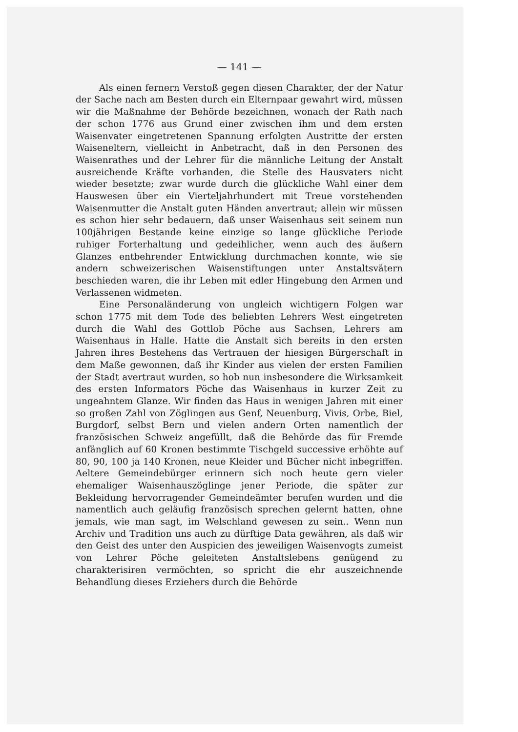— 141 —
Als einen fernern Verstoß gegen diesen Charakter, der der Natur der Sache nach am Besten durch ein Elternpaar gewahrt wird, müssen wir die Maßnahme der Behörde bezeichnen, wonach der Rath nach der schon 1776 aus Grund einer zwischen ihm und dem ersten Waisenvater eingetretenen Spannung erfolgten Austritte der ersten Waiseneltern, vielleicht in Anbetracht, daß in den Personen des Waisenrathes und der Lehrer für die männliche Leitung der Anstalt ausreichende Kräfte vorhanden, die Stelle des Hausvaters nicht wieder besetzte; zwar wurde durch die glückliche Wahl einer dem Hauswesen über ein Vierteljahrhundert mit Treue vorstehenden Waisenmutter die Anstalt guten Händen anvertraut; allein wir müssen es schon hier sehr bedauern, daß unser Waisenhaus seit seinem nun 100jährigen Bestande keine einzige so lange glückliche Periode ruhiger Forterhaltung und gedeihlicher, wenn auch des äußern Glanzes entbehrender Entwicklung durchmachen konnte, wie sie andern schweizerischen Waisenstiftungen unter Anstaltsvätern beschieden waren, die ihr Leben mit edler Hingebung den Armen und Verlassenen widmeten.
Eine Personaländerung von ungleich wichtigern Folgen war schon 1775 mit dem Tode des beliebten Lehrers West eingetreten durch die Wahl des Gottlob Pöche aus Sachsen, Lehrers am Waisenhaus in Halle. Hatte die Anstalt sich bereits in den ersten Jahren ihres Bestehens das Vertrauen der hiesigen Bürgerschaft in dem Maße gewonnen, daß ihr Kinder aus vielen der ersten Familien der Stadt avertraut wurden, so hob nun insbesondere die Wirksamkeit des ersten Informators Pöche das Waisenhaus in kurzer Zeit zu ungeahntem Glanze. Wir finden das Haus in wenigen Jahren mit einer so großen Zahl von Zöglingen aus Genf, Neuenburg, Vivis, Orbe, Biel, Burgdorf, selbst Bern und vielen andern Orten namentlich der französischen Schweiz angefüllt, daß die Behörde das für Fremde anfänglich auf 60 Kronen bestimmte Tischgeld successive erhöhte auf 80, 90, 100 ja 140 Kronen, neue Kleider und Bücher nicht inbegriffen. Aeltere Gemeindebürger erinnern sich noch heute gern vieler ehemaliger Waisenhauszöglinge jener Periode, die später zur Bekleidung hervorragender Gemeindeämter berufen wurden und die namentlich auch geläufig französisch sprechen gelernt hatten, ohne jemals, wie man sagt, im Welschland gewesen zu sein.. Wenn nun Archiv und Tradition uns auch zu dürftige Data gewähren, als daß wir den Geist des unter den Auspicien des jeweiligen Waisenvogts zumeist von Lehrer Pöche geleiteten Anstaltslebens genügend zu charakterisiren vermöchten, so spricht die ehr auszeichnende Behandlung dieses Erziehers durch die Behörde